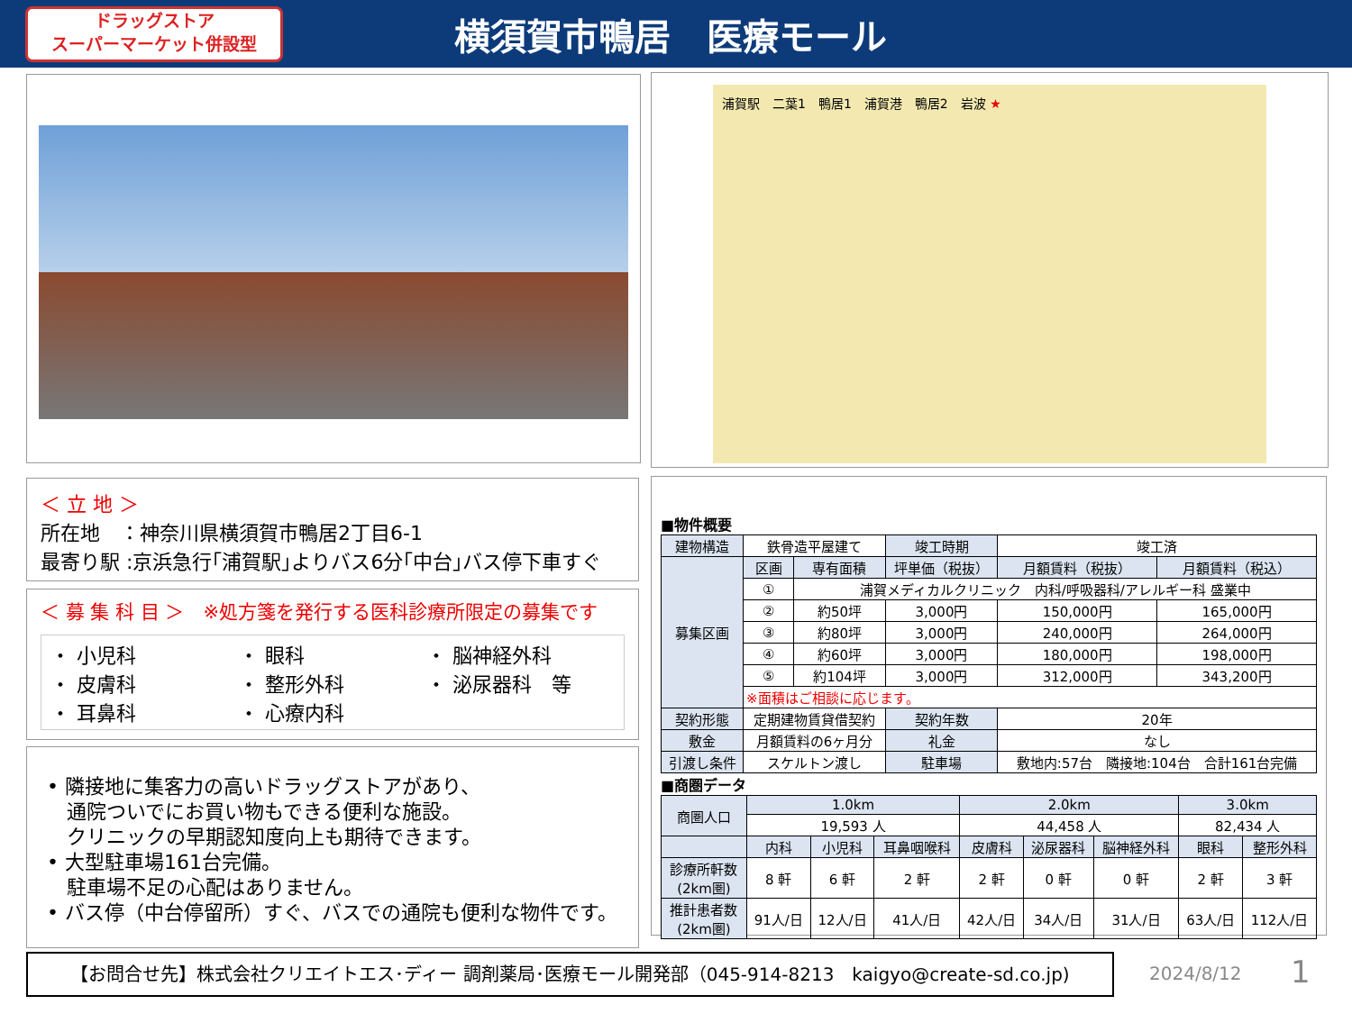ドラッグストア
スーパーマーケット併設型
横須賀市鴨居　医療モール
浦賀駅　二葉1　鴨居1　浦賀港　鴨居2　岩波 ★
＜ 立 地 ＞
所在地　：神奈川県横須賀市鴨居2丁目6-1
最寄り駅 :京浜急行｢浦賀駅｣よりバス6分｢中台｣バス停下車すぐ
＜ 募 集 科 目 ＞　※処方箋を発行する医科診療所限定の募集です
・ 小児科
・ 皮膚科
・ 耳鼻科
・ 眼科
・ 整形外科
・ 心療内科
・ 脳神経外科
・ 泌尿器科　等
• 隣接地に集客力の高いドラッグストアがあり、
　通院ついでにお買い物もできる便利な施設。
　クリニックの早期認知度向上も期待できます。
• 大型駐車場161台完備。
　駐車場不足の心配はありません。
• バス停（中台停留所）すぐ、バスでの通院も便利な物件です。
■物件概要
| 建物構造 | 鉄骨造平屋建て | | 竣工時期 | 竣工済 | |
| 募集区画 | 区画 | 専有面積 | 坪単価（税抜） | 月額賃料（税抜） | 月額賃料（税込） |
| | ① | 浦賀メディカルクリニック 内科/呼吸器科/アレルギー科 盛業中 | | | |
| | ② | 約50坪 | 3,000円 | 150,000円 | 165,000円 |
| | ③ | 約80坪 | 3,000円 | 240,000円 | 264,000円 |
| | ④ | 約60坪 | 3,000円 | 180,000円 | 198,000円 |
| | ⑤ | 約104坪 | 3,000円 | 312,000円 | 343,200円 |
| | ※面積はご相談に応じます。 | | | | |
| 契約形態 | 定期建物賃貸借契約 | | 契約年数 | 20年 | |
| 敷金 | 月額賃料の6ヶ月分 | | 礼金 | なし | |
| 引渡し条件 | スケルトン渡し | | 駐車場 | 敷地内:57台 隣接地:104台 合計161台完備 | |
■商圏データ
| 商圏人口 | 1.0km | | | 2.0km | | | 3.0km | |
| --- | --- | --- | --- | --- | --- | --- | --- | --- |
| | 19,593 人 | | | 44,458 人 | | | 82,434 人 | |
| | 内科 | 小児科 | 耳鼻咽喉科 | 皮膚科 | 泌尿器科 | 脳神経外科 | 眼科 | 整形外科 |
| 診療所軒数 (2km圏) | 8 軒 | 6 軒 | 2 軒 | 2 軒 | 0 軒 | 0 軒 | 2 軒 | 3 軒 |
| 推計患者数 (2km圏) | 91人/日 | 12人/日 | 41人/日 | 42人/日 | 34人/日 | 31人/日 | 63人/日 | 112人/日 |
【お問合せ先】株式会社クリエイトエス･ディー 調剤薬局･医療モール開発部（045-914-8213　kaigyo@create-sd.co.jp)
2024/8/12 1